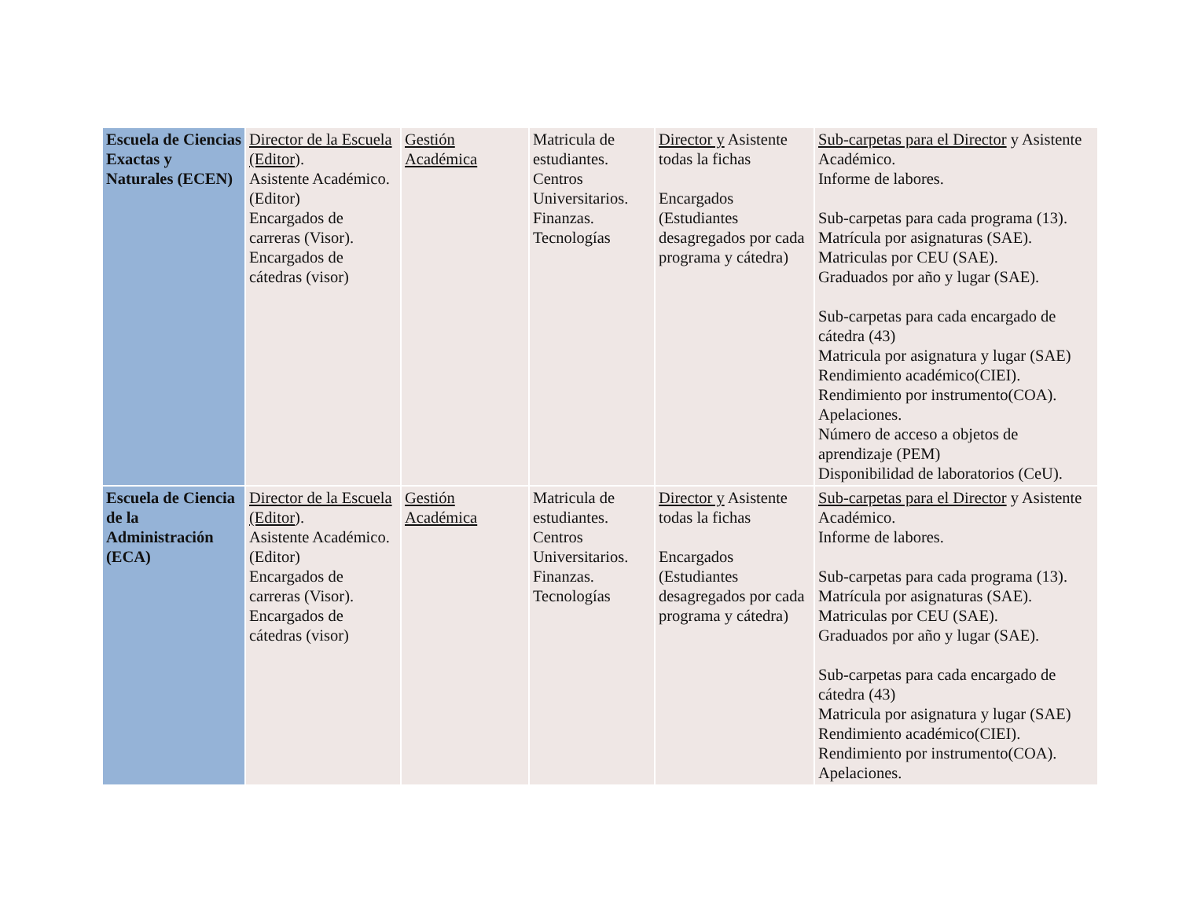| Escuela de Ciencias Exactas y Naturales (ECEN) | Director de la Escuela (Editor ). Asistente Académico. (Editor) Encargados de carreras (Visor). Encargados de cátedras (visor) | Gestión Académica | Matricula de estudiantes. Centros Universitarios. Finanzas. Tecnologías | Director y Asistente todas la fichas Encargados (Estudiantes desagregados por cada programa y cátedra) | Sub-carpetas para el Director y Asistente Académico. Informe de labores. Sub-carpetas para cada programa (13). Matrícula por asignaturas (SAE). Matriculas por CEU (SAE). Graduados por año y lugar (SAE). Sub-carpetas para cada encargado de cátedra (43) Matricula por asignatura y lugar (SAE) Rendimiento académico(CIEI). Rendimiento por instrumento(COA). Apelaciones. Número de acceso a objetos de aprendizaje (PEM) Disponibilidad de laboratorios (CeU). |
| Escuela de Ciencia de la Administración (ECA) | Director de la Escuela (Editor ). Asistente Académico. (Editor) Encargados de carreras (Visor). Encargados de cátedras (visor) | Gestión Académica | Matricula de estudiantes. Centros Universitarios. Finanzas. Tecnologías | Director y Asistente todas la fichas Encargados (Estudiantes desagregados por cada programa y cátedra) | Sub-carpetas para el Director y Asistente Académico. Informe de labores. Sub-carpetas para cada programa (13). Matrícula por asignaturas (SAE). Matriculas por CEU (SAE). Graduados por año y lugar (SAE). Sub-carpetas para cada encargado de cátedra (43) Matricula por asignatura y lugar (SAE) Rendimiento académico(CIEI). Rendimiento por instrumento(COA). Apelaciones. |